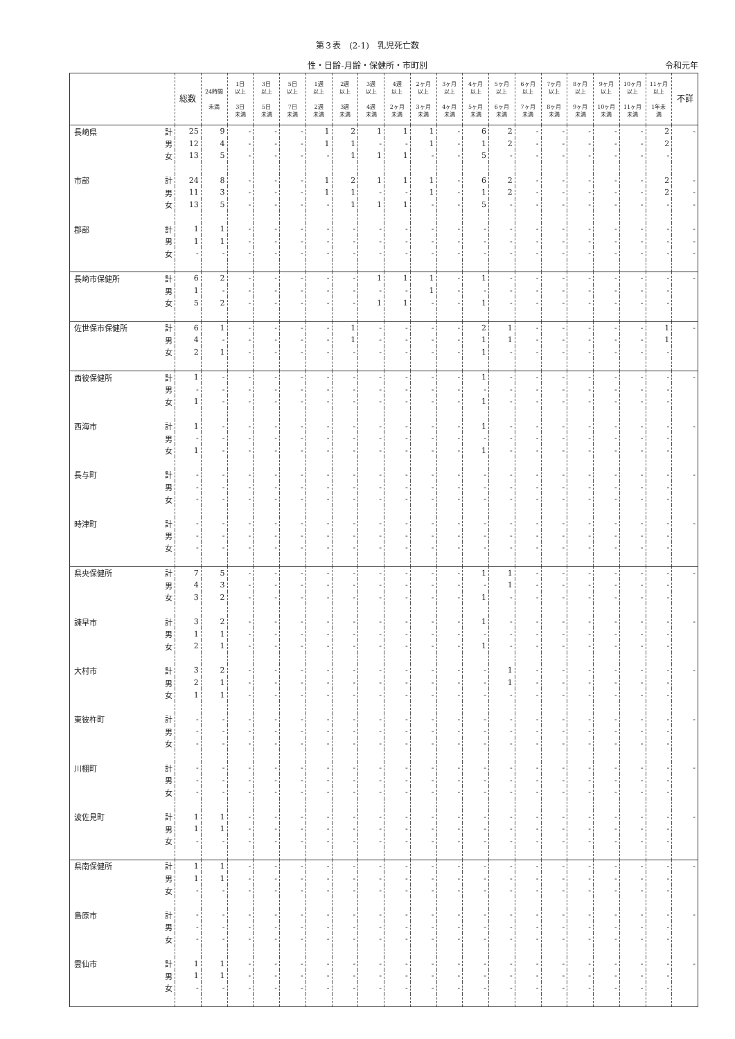第３表　(2-1)　乳児死亡数
性・日齢-月齢・保健所・市町別 令和元年
| | | 総数 | 24時間 未満 | 1日 以上 3日 未満 | 3日 以上 5日 未満 | 5日 以上 7日 未満 | 1週 以上 2週 未満 | 2週 以上 3週 未満 | 3週 以上 4週 未満 | 4週 以上 2ヶ月 未満 | 2ヶ月 以上 3ヶ月 未満 | 3ヶ月 以上 4ヶ月 未満 | 4ヶ月 以上 5ヶ月 未満 | 5ヶ月 以上 6ヶ月 未満 | 6ヶ月 以上 7ヶ月 未満 | 7ヶ月 以上 8ヶ月 未満 | 8ヶ月 以上 9ヶ月 未満 | 9ヶ月 以上 10ヶ月 未満 | 10ヶ月 以上 11ヶ月 未満 | 11ヶ月 以上 1年未 満 | 不詳 |
| --- | --- | --- | --- | --- | --- | --- | --- | --- | --- | --- | --- | --- | --- | --- | --- | --- | --- | --- | --- | --- | --- |
| 長崎県 | 計 | 25 | 9 | - | - | - | 1 | 2 | 1 | 1 | 1 | - | 6 | 2 | - | - | - | - | - | 2 | - |
| | 男 | 12 | 4 | - | - | - | 1 | 1 | - | - | 1 | - | 1 | 2 | - | - | - | - | - | 2 | |
| | 女 | 13 | 5 | - | - | - | - | 1 | 1 | 1 | - | - | 5 | - | - | - | - | - | - | - | |
| 市部 | 計 | 24 | 8 | - | - | - | 1 | 2 | 1 | 1 | 1 | - | 6 | 2 | - | - | - | - | - | 2 | - |
| | 男 | 11 | 3 | - | - | - | 1 | 1 | - | - | 1 | - | 1 | 2 | - | - | - | - | - | 2 | - |
| | 女 | 13 | 5 | - | - | - | - | 1 | 1 | 1 | - | - | 5 | - | - | - | - | - | - | - | - |
| 郡部 | 計 | 1 | 1 | - | - | - | - | - | - | - | - | - | - | - | - | - | - | - | - | - | - |
| | 男 | 1 | 1 | - | - | - | - | - | - | - | - | - | - | - | - | - | - | - | - | - | - |
| | 女 | - | - | - | - | - | - | - | - | - | - | - | - | - | - | - | - | - | - | - | - |
| 長崎市保健所 | 計 | 6 | 2 | - | - | - | - | - | 1 | 1 | 1 | - | 1 | - | - | - | - | - | - | - | - |
| | 男 | 1 | - | - | - | - | - | - | - | - | 1 | - | - | - | - | - | - | - | - | - | |
| | 女 | 5 | 2 | - | - | - | - | - | 1 | 1 | - | - | 1 | - | - | - | - | - | - | - | |
| 佐世保市保健所 | 計 | 6 | 1 | - | - | - | - | 1 | - | - | - | - | 2 | 1 | - | - | - | - | - | 1 | - |
| | 男 | 4 | - | - | - | - | - | 1 | - | - | - | - | 1 | 1 | - | - | - | - | - | 1 | |
| | 女 | 2 | 1 | - | - | - | - | - | - | - | - | - | 1 | - | - | - | - | - | - | - | |
| 西彼保健所 | 計 | 1 | - | - | - | - | - | - | - | - | - | - | 1 | - | - | - | - | - | - | - | - |
| | 男 | - | - | - | - | - | - | - | - | - | - | - | - | - | - | - | - | - | - | - | |
| | 女 | 1 | - | - | - | - | - | - | - | - | - | - | 1 | - | - | - | - | - | - | - | |
| 西海市 | 計 | 1 | - | - | - | - | - | - | - | - | - | - | 1 | - | - | - | - | - | - | - | - |
| | 男 | - | - | - | - | - | - | - | - | - | - | - | - | - | - | - | - | - | - | - | |
| | 女 | 1 | - | - | - | - | - | - | - | - | - | - | 1 | - | - | - | - | - | - | - | |
| 長与町 | 計 | - | - | - | - | - | - | - | - | - | - | - | - | - | - | - | - | - | - | - | - |
| | 男 | - | - | - | - | - | - | - | - | - | - | - | - | - | - | - | - | - | - | - | |
| | 女 | - | - | - | - | - | - | - | - | - | - | - | - | - | - | - | - | - | - | - | |
| 時津町 | 計 | - | - | - | - | - | - | - | - | - | - | - | - | - | - | - | - | - | - | - | - |
| | 男 | - | - | - | - | - | - | - | - | - | - | - | - | - | - | - | - | - | - | - | |
| | 女 | - | - | - | - | - | - | - | - | - | - | - | - | - | - | - | - | - | - | - | |
| 県央保健所 | 計 | 7 | 5 | - | - | - | - | - | - | - | - | - | 1 | 1 | - | - | - | - | - | - | - |
| | 男 | 4 | 3 | - | - | - | - | - | - | - | - | - | - | 1 | - | - | - | - | - | - | |
| | 女 | 3 | 2 | - | - | - | - | - | - | - | - | - | 1 | - | - | - | - | - | - | - | |
| 諫早市 | 計 | 3 | 2 | - | - | - | - | - | - | - | - | - | 1 | - | - | - | - | - | - | - | - |
| | 男 | 1 | 1 | - | - | - | - | - | - | - | - | - | - | - | - | - | - | - | - | - | |
| | 女 | 2 | 1 | - | - | - | - | - | - | - | - | - | 1 | - | - | - | - | - | - | - | |
| 大村市 | 計 | 3 | 2 | - | - | - | - | - | - | - | - | - | - | 1 | - | - | - | - | - | - | - |
| | 男 | 2 | 1 | - | - | - | - | - | - | - | - | - | - | 1 | - | - | - | - | - | - | |
| | 女 | 1 | 1 | - | - | - | - | - | - | - | - | - | - | - | - | - | - | - | - | - | |
| 東彼杵町 | 計 | - | - | - | - | - | - | - | - | - | - | - | - | - | - | - | - | - | - | - | - |
| | 男 | - | - | - | - | - | - | - | - | - | - | - | - | - | - | - | - | - | - | - | |
| | 女 | - | - | - | - | - | - | - | - | - | - | - | - | - | - | - | - | - | - | - | |
| 川棚町 | 計 | - | - | - | - | - | - | - | - | - | - | - | - | - | - | - | - | - | - | - | - |
| | 男 | - | - | - | - | - | - | - | - | - | - | - | - | - | - | - | - | - | - | - | |
| | 女 | - | - | - | - | - | - | - | - | - | - | - | - | - | - | - | - | - | - | - | |
| 波佐見町 | 計 | 1 | 1 | - | - | - | - | - | - | - | - | - | - | - | - | - | - | - | - | - | - |
| | 男 | 1 | 1 | - | - | - | - | - | - | - | - | - | - | - | - | - | - | - | - | - | |
| | 女 | - | - | - | - | - | - | - | - | - | - | - | - | - | - | - | - | - | - | - | |
| 県南保健所 | 計 | 1 | 1 | - | - | - | - | - | - | - | - | - | - | - | - | - | - | - | - | - | - |
| | 男 | 1 | 1 | - | - | - | - | - | - | - | - | - | - | - | - | - | - | - | - | - | |
| | 女 | - | - | - | - | - | - | - | - | - | - | - | - | - | - | - | - | - | - | - | |
| 島原市 | 計 | - | - | - | - | - | - | - | - | - | - | - | - | - | - | - | - | - | - | - | - |
| | 男 | - | - | - | - | - | - | - | - | - | - | - | - | - | - | - | - | - | - | - | |
| | 女 | - | - | - | - | - | - | - | - | - | - | - | - | - | - | - | - | - | - | - | |
| 雲仙市 | 計 | 1 | 1 | - | - | - | - | - | - | - | - | - | - | - | - | - | - | - | - | - | - |
| | 男 | 1 | 1 | - | - | - | - | - | - | - | - | - | - | - | - | - | - | - | - | - | |
| | 女 | - | - | - | - | - | - | - | - | - | - | - | - | - | - | - | - | - | - | - | |